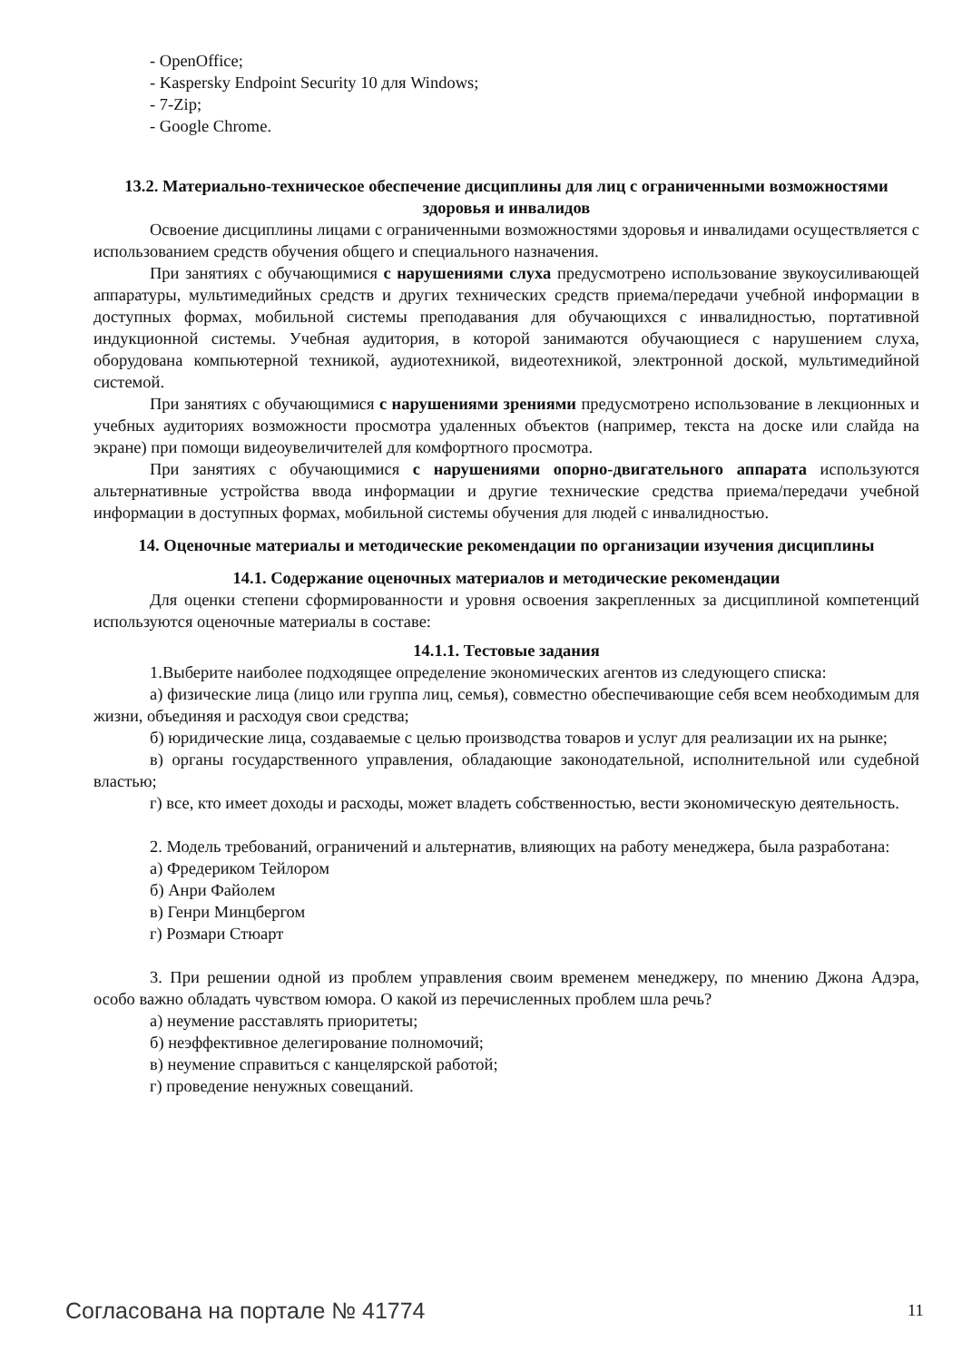- OpenOffice;
- Kaspersky Endpoint Security 10 для Windows;
- 7-Zip;
- Google Chrome.
13.2. Материально-техническое обеспечение дисциплины для лиц с ограниченными возможностями здоровья и инвалидов
Освоение дисциплины лицами с ограниченными возможностями здоровья и инвалидами осуществляется с использованием средств обучения общего и специального назначения.
При занятиях с обучающимися с нарушениями слуха предусмотрено использование звукоусиливающей аппаратуры, мультимедийных средств и других технических средств приема/передачи учебной информации в доступных формах, мобильной системы преподавания для обучающихся с инвалидностью, портативной индукционной системы. Учебная аудитория, в которой занимаются обучающиеся с нарушением слуха, оборудована компьютерной техникой, аудиотехникой, видеотехникой, электронной доской, мультимедийной системой.
При занятиях с обучающимися с нарушениями зрениями предусмотрено использование в лекционных и учебных аудиториях возможности просмотра удаленных объектов (например, текста на доске или слайда на экране) при помощи видеоувеличителей для комфортного просмотра.
При занятиях с обучающимися с нарушениями опорно-двигательного аппарата используются альтернативные устройства ввода информации и другие технические средства приема/передачи учебной информации в доступных формах, мобильной системы обучения для людей с инвалидностью.
14. Оценочные материалы и методические рекомендации по организации изучения дисциплины
14.1. Содержание оценочных материалов и методические рекомендации
Для оценки степени сформированности и уровня освоения закрепленных за дисциплиной компетенций используются оценочные материалы в составе:
14.1.1. Тестовые задания
1.Выберите наиболее подходящее определение экономических агентов из следующего списка:
а) физические лица (лицо или группа лиц, семья), совместно обеспечивающие себя всем необходимым для жизни, объединяя и расходуя свои средства;
б) юридические лица, создаваемые с целью производства товаров и услуг для реализации их на рынке;
в) органы государственного управления, обладающие законодательной, исполнительной или судебной властью;
г) все, кто имеет доходы и расходы, может владеть собственностью, вести экономическую деятельность.
2. Модель требований, ограничений и альтернатив, влияющих на работу менеджера, была разработана:
а) Фредериком Тейлором
б) Анри Файолем
в) Генри Минцбергом
г) Розмари Стюарт
3. При решении одной из проблем управления своим временем менеджеру, по мнению Джона Адэра, особо важно обладать чувством юмора. О какой из перечисленных проблем шла речь?
а) неумение расставлять приоритеты;
б) неэффективное делегирование полномочий;
в) неумение справиться с канцелярской работой;
г) проведение ненужных совещаний.
Согласована на портале № 41774 11